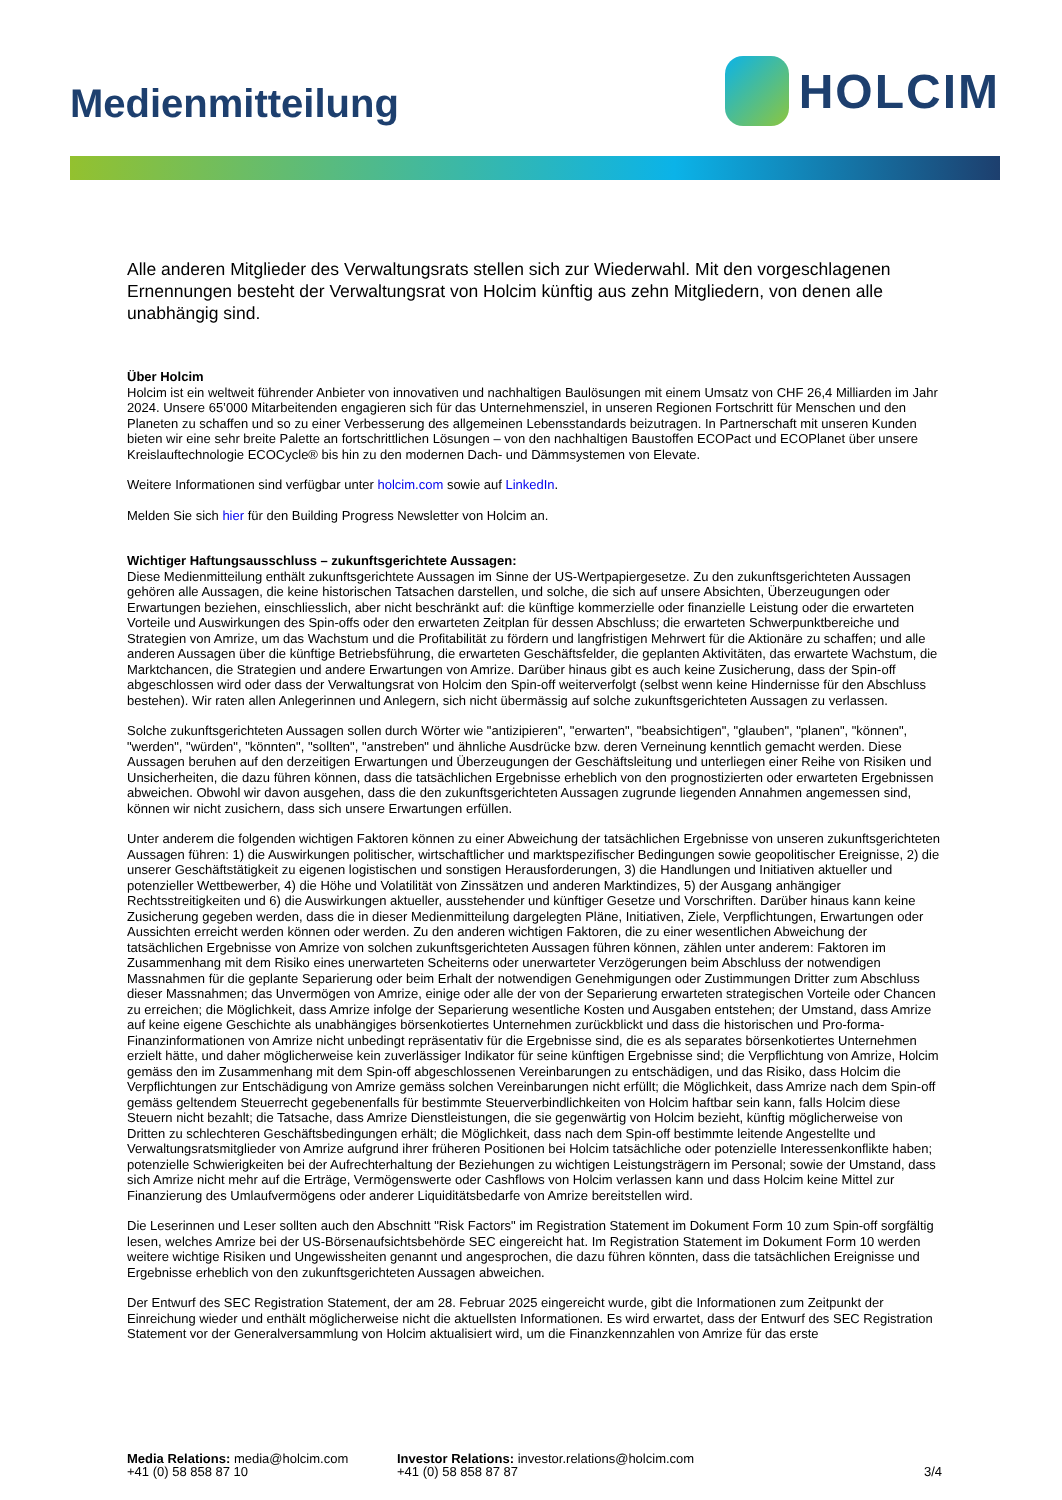Medienmitteilung
HOLCIM
Alle anderen Mitglieder des Verwaltungsrats stellen sich zur Wiederwahl. Mit den vorgeschlagenen Ernennungen besteht der Verwaltungsrat von Holcim künftig aus zehn Mitgliedern, von denen alle unabhängig sind.
Über Holcim
Holcim ist ein weltweit führender Anbieter von innovativen und nachhaltigen Baulösungen mit einem Umsatz von CHF 26,4 Milliarden im Jahr 2024. Unsere 65’000 Mitarbeitenden engagieren sich für das Unternehmensziel, in unseren Regionen Fortschritt für Menschen und den Planeten zu schaffen und so zu einer Verbesserung des allgemeinen Lebensstandards beizutragen. In Partnerschaft mit unseren Kunden bieten wir eine sehr breite Palette an fortschrittlichen Lösungen – von den nachhaltigen Baustoffen ECOPact und ECOPlanet über unsere Kreislauftechnologie ECOCycle® bis hin zu den modernen Dach- und Dämmsystemen von Elevate.
Weitere Informationen sind verfügbar unter holcim.com sowie auf LinkedIn.
Melden Sie sich hier für den Building Progress Newsletter von Holcim an.
Wichtiger Haftungsausschluss – zukunftsgerichtete Aussagen:
Diese Medienmitteilung enthält zukunftsgerichtete Aussagen im Sinne der US-Wertpapiergesetze. Zu den zukunftsgerichteten Aussagen gehören alle Aussagen, die keine historischen Tatsachen darstellen, und solche, die sich auf unsere Absichten, Überzeugungen oder Erwartungen beziehen, einschliesslich, aber nicht beschränkt auf: die künftige kommerzielle oder finanzielle Leistung oder die erwarteten Vorteile und Auswirkungen des Spin-offs oder den erwarteten Zeitplan für dessen Abschluss; die erwarteten Schwerpunktbereiche und Strategien von Amrize, um das Wachstum und die Profitabilität zu fördern und langfristigen Mehrwert für die Aktionäre zu schaffen; und alle anderen Aussagen über die künftige Betriebsführung, die erwarteten Geschäftsfelder, die geplanten Aktivitäten, das erwartete Wachstum, die Marktchancen, die Strategien und andere Erwartungen von Amrize. Darüber hinaus gibt es auch keine Zusicherung, dass der Spin-off abgeschlossen wird oder dass der Verwaltungsrat von Holcim den Spin-off weiterverfolgt (selbst wenn keine Hindernisse für den Abschluss bestehen). Wir raten allen Anlegerinnen und Anlegern, sich nicht übermässig auf solche zukunftsgerichteten Aussagen zu verlassen.
Solche zukunftsgerichteten Aussagen sollen durch Wörter wie "antizipieren", "erwarten", "beabsichtigen", "glauben", "planen", "können", "werden", "würden", "könnten", "sollten", "anstreben" und ähnliche Ausdrücke bzw. deren Verneinung kenntlich gemacht werden. Diese Aussagen beruhen auf den derzeitigen Erwartungen und Überzeugungen der Geschäftsleitung und unterliegen einer Reihe von Risiken und Unsicherheiten, die dazu führen können, dass die tatsächlichen Ergebnisse erheblich von den prognostizierten oder erwarteten Ergebnissen abweichen. Obwohl wir davon ausgehen, dass die den zukunftsgerichteten Aussagen zugrunde liegenden Annahmen angemessen sind, können wir nicht zusichern, dass sich unsere Erwartungen erfüllen.
Unter anderem die folgenden wichtigen Faktoren können zu einer Abweichung der tatsächlichen Ergebnisse von unseren zukunftsgerichteten Aussagen führen: 1) die Auswirkungen politischer, wirtschaftlicher und marktspezifischer Bedingungen sowie geopolitischer Ereignisse, 2) die unserer Geschäftstätigkeit zu eigenen logistischen und sonstigen Herausforderungen, 3) die Handlungen und Initiativen aktueller und potenzieller Wettbewerber, 4) die Höhe und Volatilität von Zinssätzen und anderen Marktindizes, 5) der Ausgang anhängiger Rechtsstreitigkeiten und 6) die Auswirkungen aktueller, ausstehender und künftiger Gesetze und Vorschriften. Darüber hinaus kann keine Zusicherung gegeben werden, dass die in dieser Medienmitteilung dargelegten Pläne, Initiativen, Ziele, Verpflichtungen, Erwartungen oder Aussichten erreicht werden können oder werden. Zu den anderen wichtigen Faktoren, die zu einer wesentlichen Abweichung der tatsächlichen Ergebnisse von Amrize von solchen zukunftsgerichteten Aussagen führen können, zählen unter anderem: Faktoren im Zusammenhang mit dem Risiko eines unerwarteten Scheiterns oder unerwarteter Verzögerungen beim Abschluss der notwendigen Massnahmen für die geplante Separierung oder beim Erhalt der notwendigen Genehmigungen oder Zustimmungen Dritter zum Abschluss dieser Massnahmen; das Unvermögen von Amrize, einige oder alle der von der Separierung erwarteten strategischen Vorteile oder Chancen zu erreichen; die Möglichkeit, dass Amrize infolge der Separierung wesentliche Kosten und Ausgaben entstehen; der Umstand, dass Amrize auf keine eigene Geschichte als unabhängiges börsenkotiertes Unternehmen zurückblickt und dass die historischen und Pro-forma-Finanzinformationen von Amrize nicht unbedingt repräsentativ für die Ergebnisse sind, die es als separates börsenkotiertes Unternehmen erzielt hätte, und daher möglicherweise kein zuverlässiger Indikator für seine künftigen Ergebnisse sind; die Verpflichtung von Amrize, Holcim gemäss den im Zusammenhang mit dem Spin-off abgeschlossenen Vereinbarungen zu entschädigen, und das Risiko, dass Holcim die Verpflichtungen zur Entschädigung von Amrize gemäss solchen Vereinbarungen nicht erfüllt; die Möglichkeit, dass Amrize nach dem Spin-off gemäss geltendem Steuerrecht gegebenenfalls für bestimmte Steuerverbindlichkeiten von Holcim haftbar sein kann, falls Holcim diese Steuern nicht bezahlt; die Tatsache, dass Amrize Dienstleistungen, die sie gegenwärtig von Holcim bezieht, künftig möglicherweise von Dritten zu schlechteren Geschäftsbedingungen erhält; die Möglichkeit, dass nach dem Spin-off bestimmte leitende Angestellte und Verwaltungsratsmitglieder von Amrize aufgrund ihrer früheren Positionen bei Holcim tatsächliche oder potenzielle Interessenkonflikte haben; potenzielle Schwierigkeiten bei der Aufrechterhaltung der Beziehungen zu wichtigen Leistungsträgern im Personal; sowie der Umstand, dass sich Amrize nicht mehr auf die Erträge, Vermögenswerte oder Cashflows von Holcim verlassen kann und dass Holcim keine Mittel zur Finanzierung des Umlaufvermögens oder anderer Liquiditätsbedarfe von Amrize bereitstellen wird.
Die Leserinnen und Leser sollten auch den Abschnitt "Risk Factors" im Registration Statement im Dokument Form 10 zum Spin-off sorgfältig lesen, welches Amrize bei der US-Börsenaufsichtsbehörde SEC eingereicht hat. Im Registration Statement im Dokument Form 10 werden weitere wichtige Risiken und Ungewissheiten genannt und angesprochen, die dazu führen könnten, dass die tatsächlichen Ereignisse und Ergebnisse erheblich von den zukunftsgerichteten Aussagen abweichen.
Der Entwurf des SEC Registration Statement, der am 28. Februar 2025 eingereicht wurde, gibt die Informationen zum Zeitpunkt der Einreichung wieder und enthält möglicherweise nicht die aktuellsten Informationen. Es wird erwartet, dass der Entwurf des SEC Registration Statement vor der Generalversammlung von Holcim aktualisiert wird, um die Finanzkennzahlen von Amrize für das erste
Media Relations: media@holcim.com
+41 (0) 58 858 87 10
Investor Relations: investor.relations@holcim.com
+41 (0) 58 858 87 87
3/4